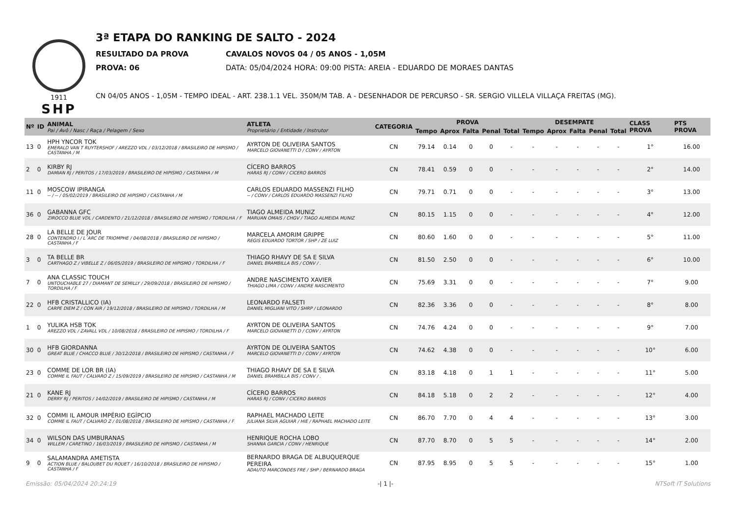1911
SHP
3ª ETAPA DO RANKING DE SALTO - 2024
RESULTADO DA PROVA CAVALOS NOVOS 04 / 05 ANOS - 1,05M
PROVA: 06 DATA: 05/04/2024 HORA: 09:00 PISTA: AREIA - EDUARDO DE MORAES DANTAS
CN 04/05 ANOS - 1,05M - TEMPO IDEAL - ART. 238.1.1 VEL. 350M/M TAB. A - DESENHADOR DE PERCURSO - SR. SERGIO VILLELA VILLAÇA FREITAS (MG).
| Nº | ID | ANIMAL Pai / Avô / Nasc / Raça / Pelagem / Sexo | ATLETA Proprietário / Entidade / Instrutor | CATEGORIA | PROVA | | | | | DESEMPATE | | | | | CLASS PROVA | PTS PROVA |
| --- | --- | --- | --- | --- | --- | --- | --- | --- | --- | --- | --- | --- | --- | --- | --- | --- |
| | | | | | Tempo | Aprox | Falta | Penal | Total | Tempo | Aprox | Falta | Penal | Total | | |
| 13 | 0 | HPH YNCOR TOK EMERALD VAN T RUYTERSHOF / AREZZO VDL / 03/12/2018 / BRASILEIRO DE HIPISMO / CASTANHA / M | AYRTON DE OLIVEIRA SANTOS MARCELO GIOVANETTI D / CONV / AYRTON | CN | 79.14 | 0.14 | 0 | 0 | - | - | - | - | - | - | 1° | 16.00 |
| 2 | 0 | KIRBY RJ DAMIAN RJ / PERITOS / 17/03/2019 / BRASILEIRO DE HIPISMO / CASTANHA / M | CÍCERO BARROS HARAS RJ / CONV / CICERO BARROS | CN | 78.41 | 0.59 | 0 | 0 | - | - | - | - | - | - | 2° | 14.00 |
| 11 | 0 | MOSCOW IPIRANGA -- / -- / 05/02/2019 / BRASILEIRO DE HIPISMO / CASTANHA / M | CARLOS EDUARDO MASSENZI FILHO -- / CONV / CARLOS EDUARDO MASSENZI FILHO | CN | 79.71 | 0.71 | 0 | 0 | - | - | - | - | - | - | 3° | 13.00 |
| 36 | 0 | GABANNA GFC ZIROCCO BLUE VDL / CARDENTO / 21/12/2018 / BRASILEIRO DE HIPISMO / TORDILHA / F | TIAGO ALMEIDA MUNIZ MARUAN OMAIS / CHGV / TIAGO ALMEIDA MUNIZ | CN | 80.15 | 1.15 | 0 | 0 | - | - | - | - | - | - | 4° | 12.00 |
| 28 | 0 | LA BELLE DE JOUR CONTENDRO I / L´ARC DE TRIOMPHE / 04/08/2018 / BRASILEIRO DE HIPISMO / CASTANHA / F | MARCELA AMORIM GRIPPE REGIS EDUARDO TORTOR / SHP / ZÉ LUIZ | CN | 80.60 | 1.60 | 0 | 0 | - | - | - | - | - | - | 5° | 11.00 |
| 3 | 0 | TA BELLE BR CARTHAGO Z / VIBELLE Z / 06/05/2019 / BRASILEIRO DE HIPISMO / TORDILHA / F | THIAGO RHAVY DE SA E SILVA DANIEL BRAMBILLA BIS / CONV / . | CN | 81.50 | 2.50 | 0 | 0 | - | - | - | - | - | - | 6° | 10.00 |
| 7 | 0 | ANA CLASSIC TOUCH UNTOUCHABLE 27 / DIAMANT DE SEMILLY / 29/09/2018 / BRASILEIRO DE HIPISMO / TORDILHA / F | ANDRE NASCIMENTO XAVIER THIAGO LIMA / CONV / ANDRE NASCIMENTO | CN | 75.69 | 3.31 | 0 | 0 | - | - | - | - | - | - | 7° | 9.00 |
| 22 | 0 | HFB CRISTALLICO (IA) CARPE DIEM Z / CON AIR / 19/12/2018 / BRASILEIRO DE HIPISMO / TORDILHA / M | LEONARDO FALSETI DANIEL MIGLIANI VITO / SHRP / LEONARDO | CN | 82.36 | 3.36 | 0 | 0 | - | - | - | - | - | - | 8° | 8.00 |
| 1 | 0 | YULIKA HSB TOK AREZZO VDL / ZAVALL VDL / 10/08/2018 / BRASILEIRO DE HIPISMO / TORDILHA / F | AYRTON DE OLIVEIRA SANTOS MARCELO GIOVANETTI D / CONV / AYRTON | CN | 74.76 | 4.24 | 0 | 0 | - | - | - | - | - | - | 9° | 7.00 |
| 30 | 0 | HFB GIORDANNA GREAT BLUE / CHACCO BLUE / 30/12/2018 / BRASILEIRO DE HIPISMO / CASTANHA / F | AYRTON DE OLIVEIRA SANTOS MARCELO GIOVANETTI D / CONV / AYRTON | CN | 74.62 | 4.38 | 0 | 0 | - | - | - | - | - | - | 10° | 6.00 |
| 23 | 0 | COMME DE LOR BR (IA) COMME IL FAUT / CALVARO Z / 15/09/2019 / BRASILEIRO DE HIPISMO / CASTANHA / M | THIAGO RHAVY DE SA E SILVA DANIEL BRAMBILLA BIS / CONV / . | CN | 83.18 | 4.18 | 0 | 1 | 1 | - | - | - | - | - | 11° | 5.00 |
| 21 | 0 | KANE RJ DERRY RJ / PERITOS / 14/02/2019 / BRASILEIRO DE HIPISMO / CASTANHA / M | CÍCERO BARROS HARAS RJ / CONV / CICERO BARROS | CN | 84.18 | 5.18 | 0 | 2 | 2 | - | - | - | - | - | 12° | 4.00 |
| 32 | 0 | COMMI IL AMOUR IMPÉRIO EGÍPCIO COMME IL FAUT / CALVARO Z / 01/08/2018 / BRASILEIRO DE HIPISMO / CASTANHA / F | RAPHAEL MACHADO LEITE JULIANA SILVA AGUIAR / HIE / RAPHAEL MACHADO LEITE | CN | 86.70 | 7.70 | 0 | 4 | 4 | - | - | - | - | - | 13° | 3.00 |
| 34 | 0 | WILSON DAS UMBURANAS WILLEM / CARETINO / 16/03/2019 / BRASILEIRO DE HIPISMO / CASTANHA / M | HENRIQUE ROCHA LOBO SHANNA GARCIA / CONV / HENRIQUE | CN | 87.70 | 8.70 | 0 | 5 | 5 | - | - | - | - | - | 14° | 2.00 |
| 9 | 0 | SALAMANDRA AMETISTA ACTION BLUE / BALOUBET DU ROUET / 16/10/2018 / BRASILEIRO DE HIPISMO / CASTANHA / F | BERNARDO BRAGA DE ALBUQUERQUE PEREIRA ADAUTO MARCONDES FRE / SHP / BERNARDO BRAGA | CN | 87.95 | 8.95 | 0 | 5 | 5 | - | - | - | - | - | 15° | 1.00 |
Emissão: 05/04/2024 20:24:19 -| 1 |- NTSoft IT Solutions